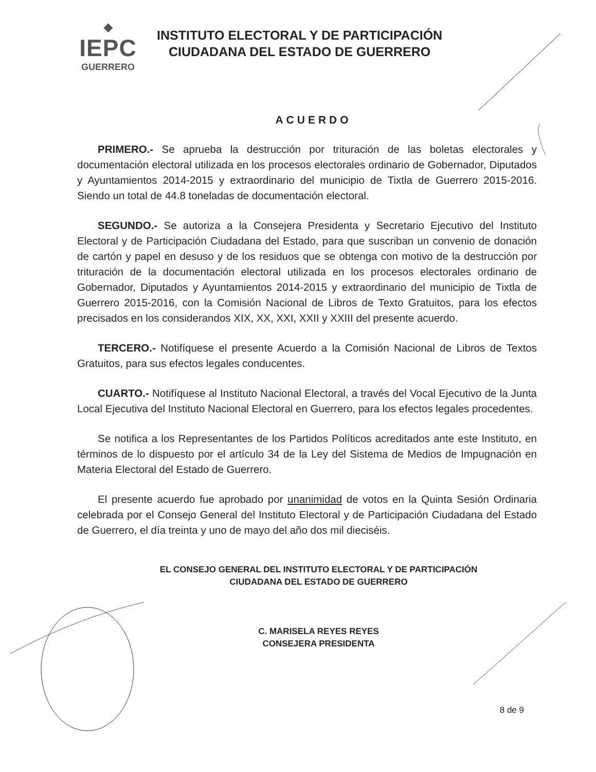◆
IEPC
GUERRERO
INSTITUTO ELECTORAL Y DE PARTICIPACIÓN
CIUDADANA DEL ESTADO DE GUERRERO
ACUERDO
PRIMERO.- Se aprueba la destrucción por trituración de las boletas electorales y documentación electoral utilizada en los procesos electorales ordinario de Gobernador, Diputados y Ayuntamientos 2014-2015 y extraordinario del municipio de Tixtla de Guerrero 2015-2016. Siendo un total de 44.8 toneladas de documentación electoral.
SEGUNDO.- Se autoriza a la Consejera Presidenta y Secretario Ejecutivo del Instituto Electoral y de Participación Ciudadana del Estado, para que suscriban un convenio de donación de cartón y papel en desuso y de los residuos que se obtenga con motivo de la destrucción por trituración de la documentación electoral utilizada en los procesos electorales ordinario de Gobernador, Diputados y Ayuntamientos 2014-2015 y extraordinario del municipio de Tixtla de Guerrero 2015-2016, con la Comisión Nacional de Libros de Texto Gratuitos, para los efectos precisados en los considerandos XIX, XX, XXI, XXII y XXIII del presente acuerdo.
TERCERO.- Notifíquese el presente Acuerdo a la Comisión Nacional de Libros de Textos Gratuitos, para sus efectos legales conducentes.
CUARTO.- Notifíquese al Instituto Nacional Electoral, a través del Vocal Ejecutivo de la Junta Local Ejecutiva del Instituto Nacional Electoral en Guerrero, para los efectos legales procedentes.
Se notifica a los Representantes de los Partidos Políticos acreditados ante este Instituto, en términos de lo dispuesto por el artículo 34 de la Ley del Sistema de Medios de Impugnación en Materia Electoral del Estado de Guerrero.
El presente acuerdo fue aprobado por unanimidad de votos en la Quinta Sesión Ordinaria celebrada por el Consejo General del Instituto Electoral y de Participación Ciudadana del Estado de Guerrero, el día treinta y uno de mayo del año dos mil dieciséis.
EL CONSEJO GENERAL DEL INSTITUTO ELECTORAL Y DE PARTICIPACIÓN
CIUDADANA DEL ESTADO DE GUERRERO
C. MARISELA REYES REYES
CONSEJERA PRESIDENTA
8 de 9